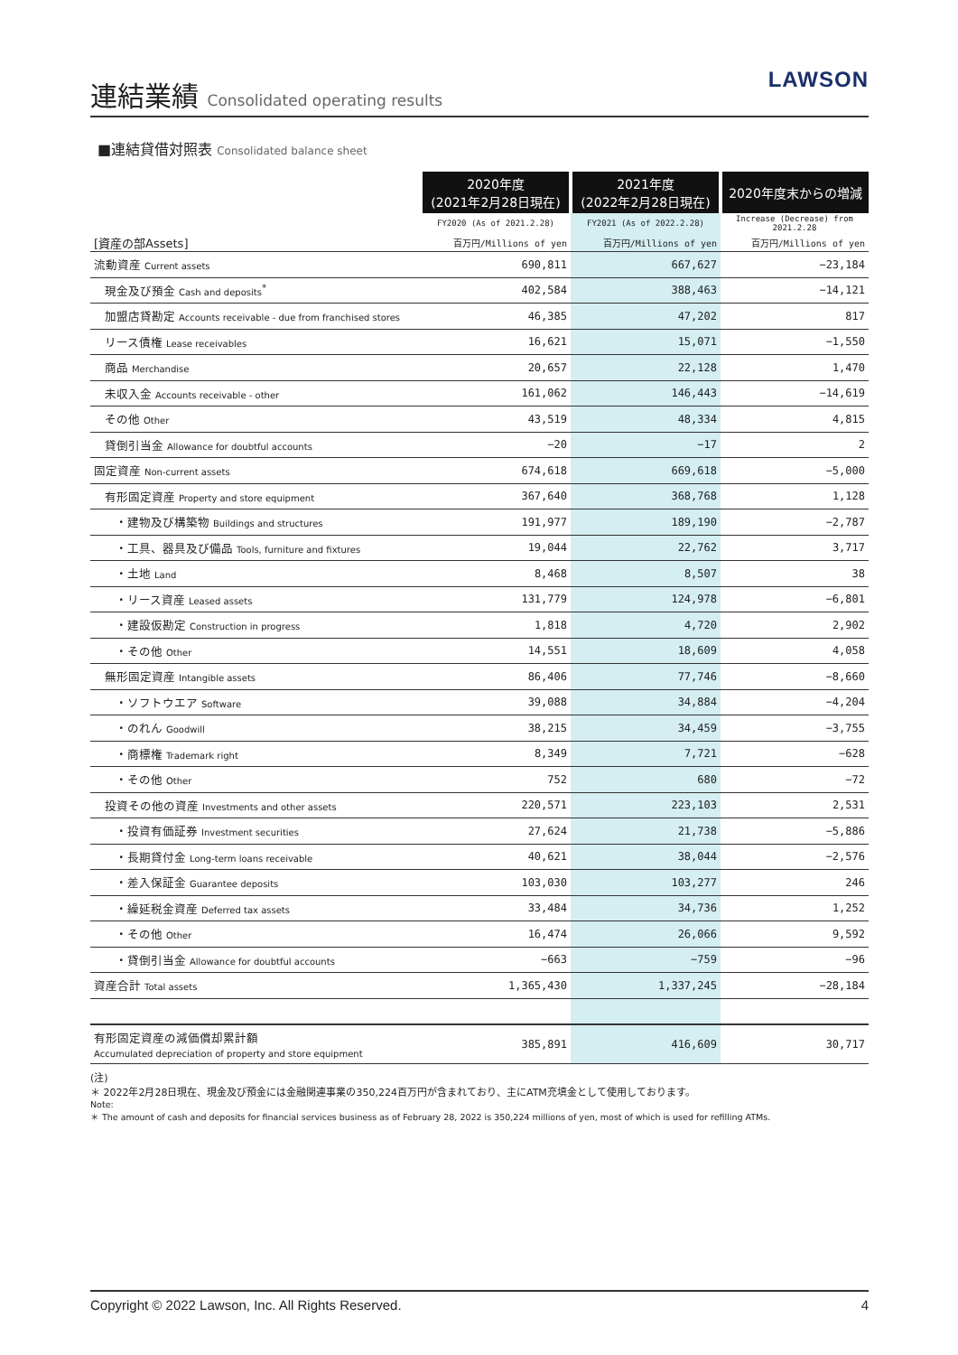連結業績 Consolidated operating results
LAWSON
■連結貸借対照表 Consolidated balance sheet
| | 2020年度 (2021年2月28日現在) | 2021年度 (2022年2月28日現在) | 2020年度末からの増減 |
| | FY2020 (As of 2021.2.28) | FY2021 (As of 2022.2.28) | Increase (Decrease) from 2021.2.28 |
| [資産の部Assets] | 百万円/Millions of yen | 百万円/Millions of yen | 百万円/Millions of yen |
| 流動資産 Current assets | 690,811 | 667,627 | −23,184 |
| 現金及び預金 Cash and deposits<sup>*</sup> | 402,584 | 388,463 | −14,121 |
| 加盟店貸勘定 Accounts receivable - due from franchised stores | 46,385 | 47,202 | 817 |
| リース債権 Lease receivables | 16,621 | 15,071 | −1,550 |
| 商品 Merchandise | 20,657 | 22,128 | 1,470 |
| 未収入金 Accounts receivable - other | 161,062 | 146,443 | −14,619 |
| その他 Other | 43,519 | 48,334 | 4,815 |
| 貸倒引当金 Allowance for doubtful accounts | −20 | −17 | 2 |
| 固定資産 Non-current assets | 674,618 | 669,618 | −5,000 |
| 有形固定資産 Property and store equipment | 367,640 | 368,768 | 1,128 |
| ・建物及び構築物 Buildings and structures | 191,977 | 189,190 | −2,787 |
| ・工具、器具及び備品 Tools, furniture and fixtures | 19,044 | 22,762 | 3,717 |
| ・土地 Land | 8,468 | 8,507 | 38 |
| ・リース資産 Leased assets | 131,779 | 124,978 | −6,801 |
| ・建設仮勘定 Construction in progress | 1,818 | 4,720 | 2,902 |
| ・その他 Other | 14,551 | 18,609 | 4,058 |
| 無形固定資産 Intangible assets | 86,406 | 77,746 | −8,660 |
| ・ソフトウエア Software | 39,088 | 34,884 | −4,204 |
| ・のれん Goodwill | 38,215 | 34,459 | −3,755 |
| ・商標権 Trademark right | 8,349 | 7,721 | −628 |
| ・その他 Other | 752 | 680 | −72 |
| 投資その他の資産 Investments and other assets | 220,571 | 223,103 | 2,531 |
| ・投資有価証券 Investment securities | 27,624 | 21,738 | −5,886 |
| ・長期貸付金 Long-term loans receivable | 40,621 | 38,044 | −2,576 |
| ・差入保証金 Guarantee deposits | 103,030 | 103,277 | 246 |
| ・繰延税金資産 Deferred tax assets | 33,484 | 34,736 | 1,252 |
| ・その他 Other | 16,474 | 26,066 | 9,592 |
| ・貸倒引当金 Allowance for doubtful accounts | −663 | −759 | −96 |
| 資産合計 Total assets | 1,365,430 | 1,337,245 | −28,184 |
| 有形固定資産の減価償却累計額 Accumulated depreciation of property and store equipment | 385,891 | 416,609 | 30,717 |
(注)
＊ 2022年2月28日現在、現金及び預金には金融関連事業の350,224百万円が含まれており、主にATM充填金として使用しております。
Note:
＊ The amount of cash and deposits for financial services business as of February 28, 2022 is 350,224 millions of yen, most of which is used for refilling ATMs.
Copyright © 2022 Lawson, Inc. All Rights Reserved. 4